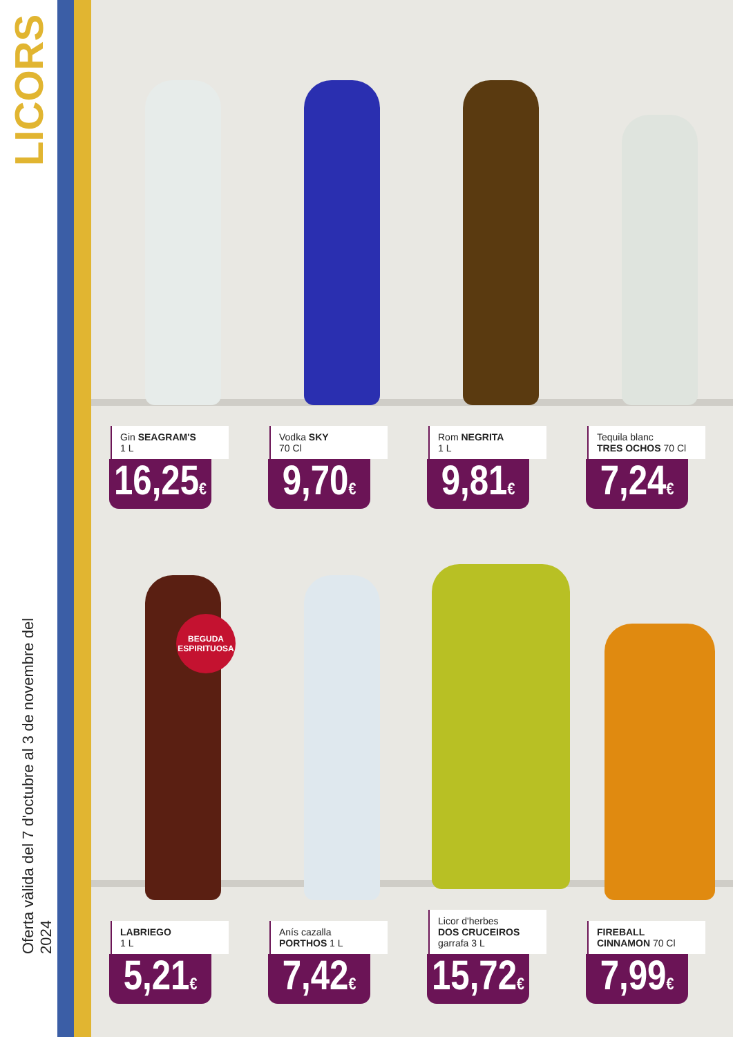LICORS
Oferta vàlida del 7 d'octubre al 3 de novembre del 2024
Gin SEAGRAM'S
1 L
16,25€
Vodka SKY
70 Cl
9,70€
Rom NEGRITA
1 L
9,81€
Tequila blanc
TRES OCHOS 70 Cl
7,24€
LABRIEGO
1 L
5,21€
Anís cazalla
PORTHOS 1 L
7,42€
Licor d'herbes
DOS CRUCEIROS
garrafa 3 L
15,72€
FIREBALL
CINNAMON 70 Cl
7,99€
BEGUDA
ESPIRITUOSA